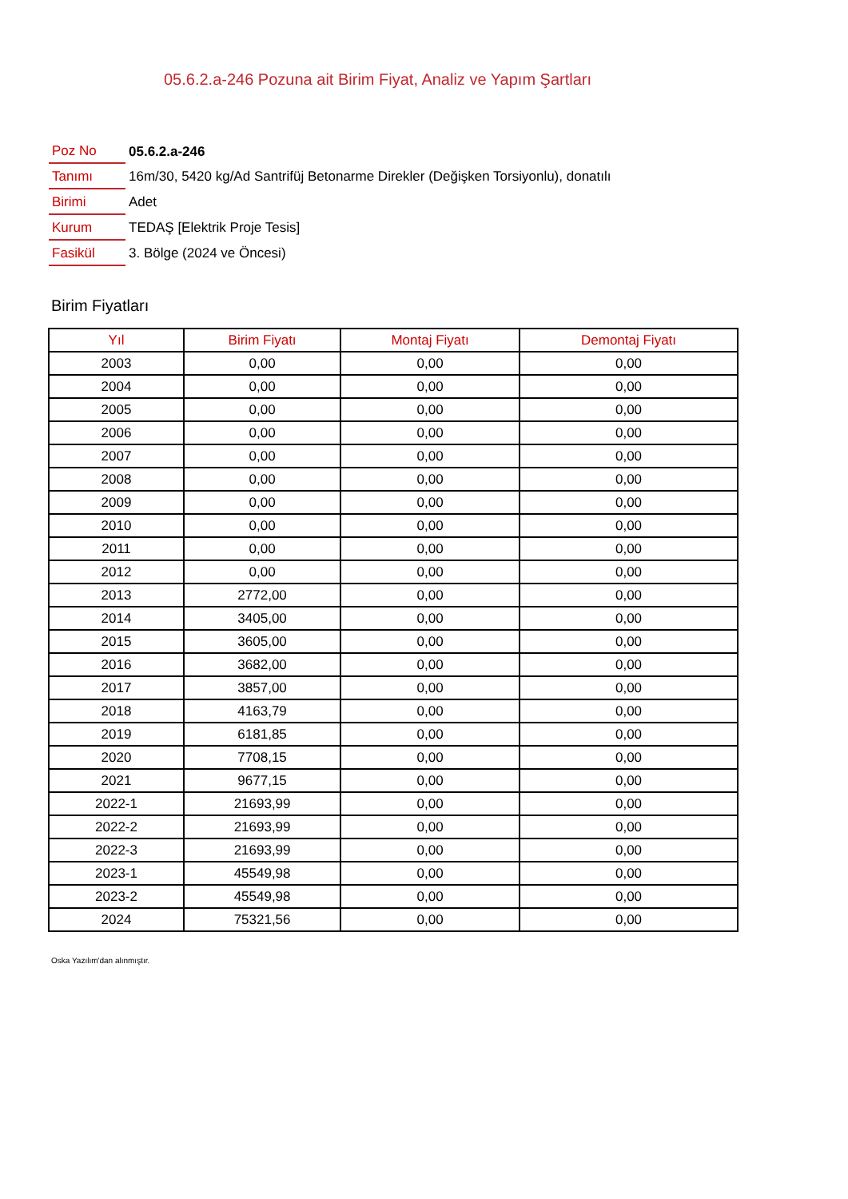05.6.2.a-246 Pozuna ait Birim Fiyat, Analiz ve Yapım Şartları
| Poz No | 05.6.2.a-246 |
| Tanımı | 16m/30, 5420 kg/Ad Santrifüj Betonarme Direkler (Değişken Torsiyonlu), donatılı |
| Birimi | Adet |
| Kurum | TEDAŞ [Elektrik Proje Tesis] |
| Fasikül | 3. Bölge (2024 ve Öncesi) |
Birim Fiyatları
| Yıl | Birim Fiyatı | Montaj Fiyatı | Demontaj Fiyatı |
| --- | --- | --- | --- |
| 2003 | 0,00 | 0,00 | 0,00 |
| 2004 | 0,00 | 0,00 | 0,00 |
| 2005 | 0,00 | 0,00 | 0,00 |
| 2006 | 0,00 | 0,00 | 0,00 |
| 2007 | 0,00 | 0,00 | 0,00 |
| 2008 | 0,00 | 0,00 | 0,00 |
| 2009 | 0,00 | 0,00 | 0,00 |
| 2010 | 0,00 | 0,00 | 0,00 |
| 2011 | 0,00 | 0,00 | 0,00 |
| 2012 | 0,00 | 0,00 | 0,00 |
| 2013 | 2772,00 | 0,00 | 0,00 |
| 2014 | 3405,00 | 0,00 | 0,00 |
| 2015 | 3605,00 | 0,00 | 0,00 |
| 2016 | 3682,00 | 0,00 | 0,00 |
| 2017 | 3857,00 | 0,00 | 0,00 |
| 2018 | 4163,79 | 0,00 | 0,00 |
| 2019 | 6181,85 | 0,00 | 0,00 |
| 2020 | 7708,15 | 0,00 | 0,00 |
| 2021 | 9677,15 | 0,00 | 0,00 |
| 2022-1 | 21693,99 | 0,00 | 0,00 |
| 2022-2 | 21693,99 | 0,00 | 0,00 |
| 2022-3 | 21693,99 | 0,00 | 0,00 |
| 2023-1 | 45549,98 | 0,00 | 0,00 |
| 2023-2 | 45549,98 | 0,00 | 0,00 |
| 2024 | 75321,56 | 0,00 | 0,00 |
Oska Yazılım'dan alınmıştır.